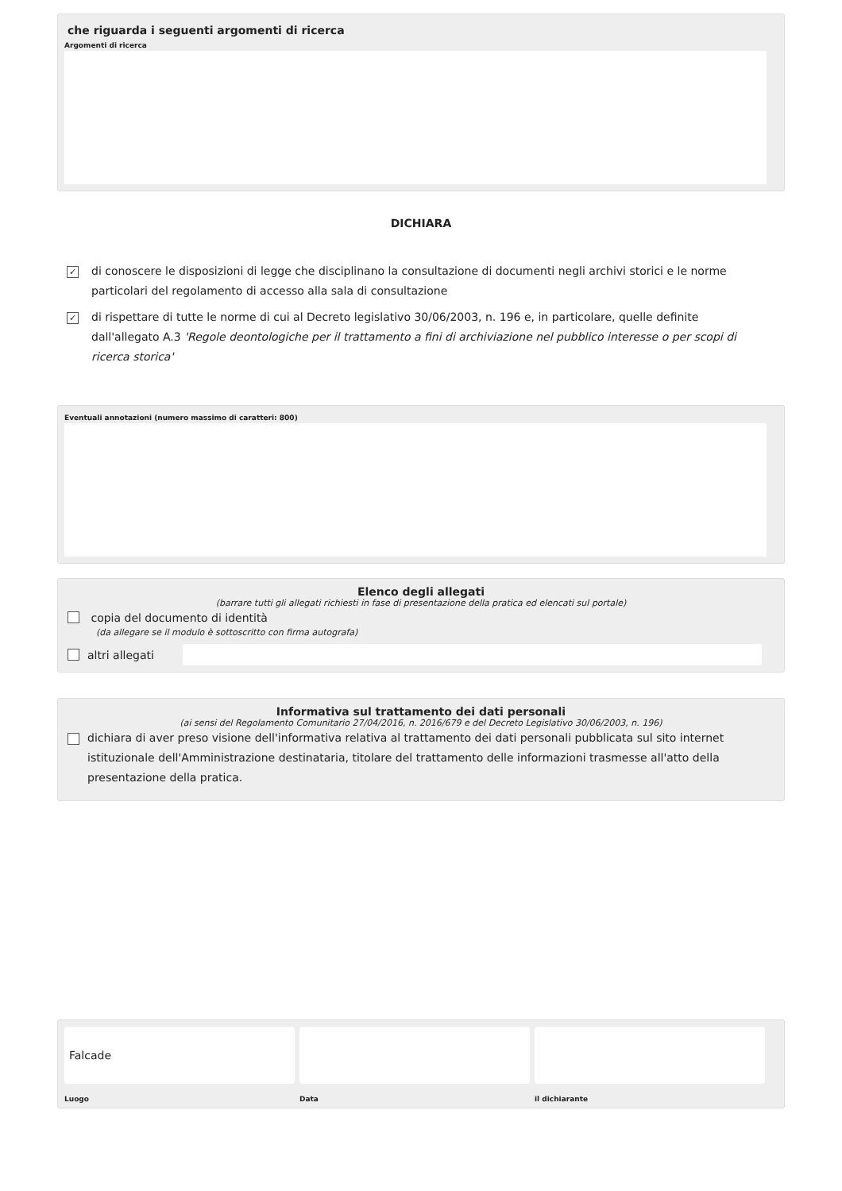che riguarda i seguenti argomenti di ricerca
Argomenti di ricerca
DICHIARA
✓ di conoscere le disposizioni di legge che disciplinano la consultazione di documenti negli archivi storici e le norme particolari del regolamento di accesso alla sala di consultazione
✓ di rispettare di tutte le norme di cui al Decreto legislativo 30/06/2003, n. 196 e, in particolare, quelle definite dall'allegato A.3 'Regole deontologiche per il trattamento a fini di archiviazione nel pubblico interesse o per scopi di ricerca storica'
Eventuali annotazioni (numero massimo di caratteri: 800)
Elenco degli allegati
(barrare tutti gli allegati richiesti in fase di presentazione della pratica ed elencati sul portale)
copia del documento di identità
(da allegare se il modulo è sottoscritto con firma autografa)
altri allegati
Informativa sul trattamento dei dati personali
(ai sensi del Regolamento Comunitario 27/04/2016, n. 2016/679 e del Decreto Legislativo 30/06/2003, n. 196)
dichiara di aver preso visione dell'informativa relativa al trattamento dei dati personali pubblicata sul sito internet istituzionale dell'Amministrazione destinataria, titolare del trattamento delle informazioni trasmesse all'atto della presentazione della pratica.
Falcade
Luogo
Data il dichiarante